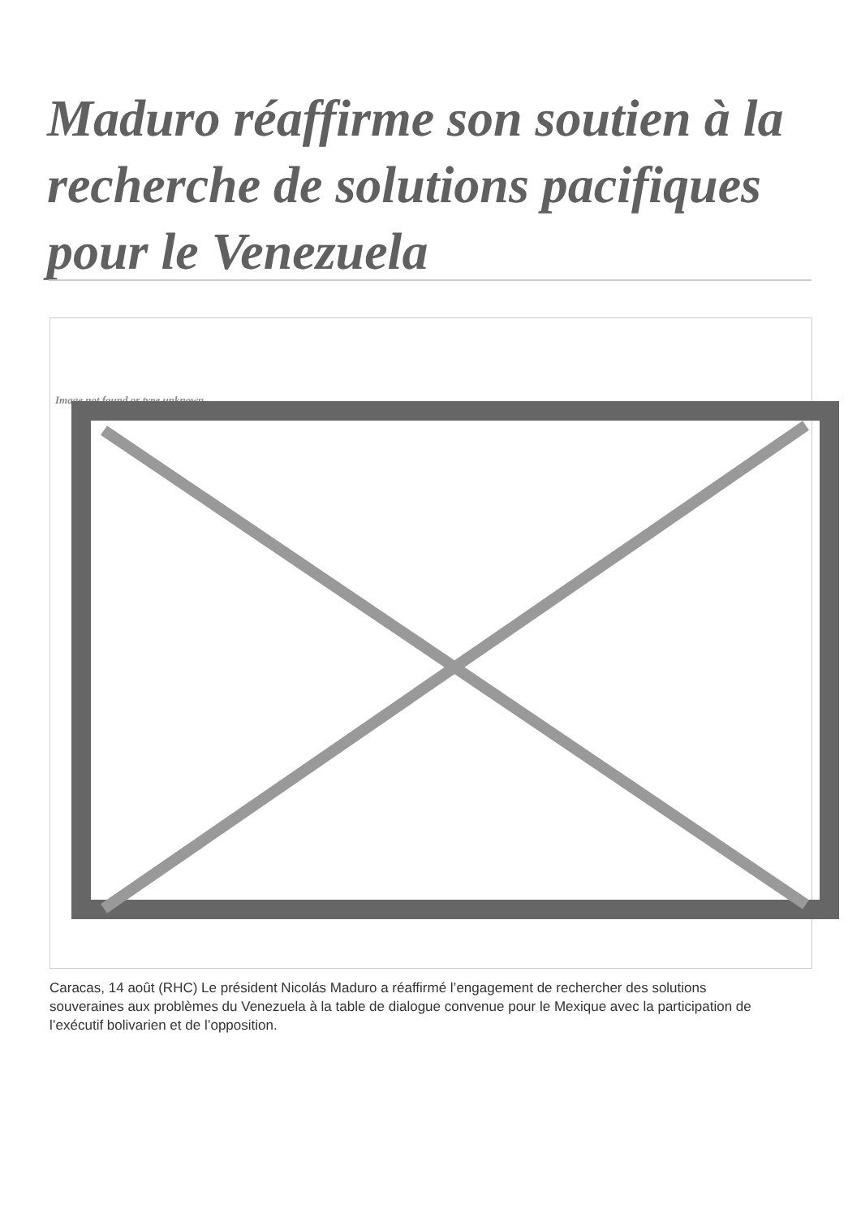Maduro réaffirme son soutien à la recherche de solutions pacifiques pour le Venezuela
Image not found or type unknown
Caracas, 14 août (RHC) Le président Nicolás Maduro a réaffirmé l’engagement de rechercher des solutions souveraines aux problèmes du Venezuela à la table de dialogue convenue pour le Mexique avec la participation de l’exécutif bolivarien et de l’opposition.